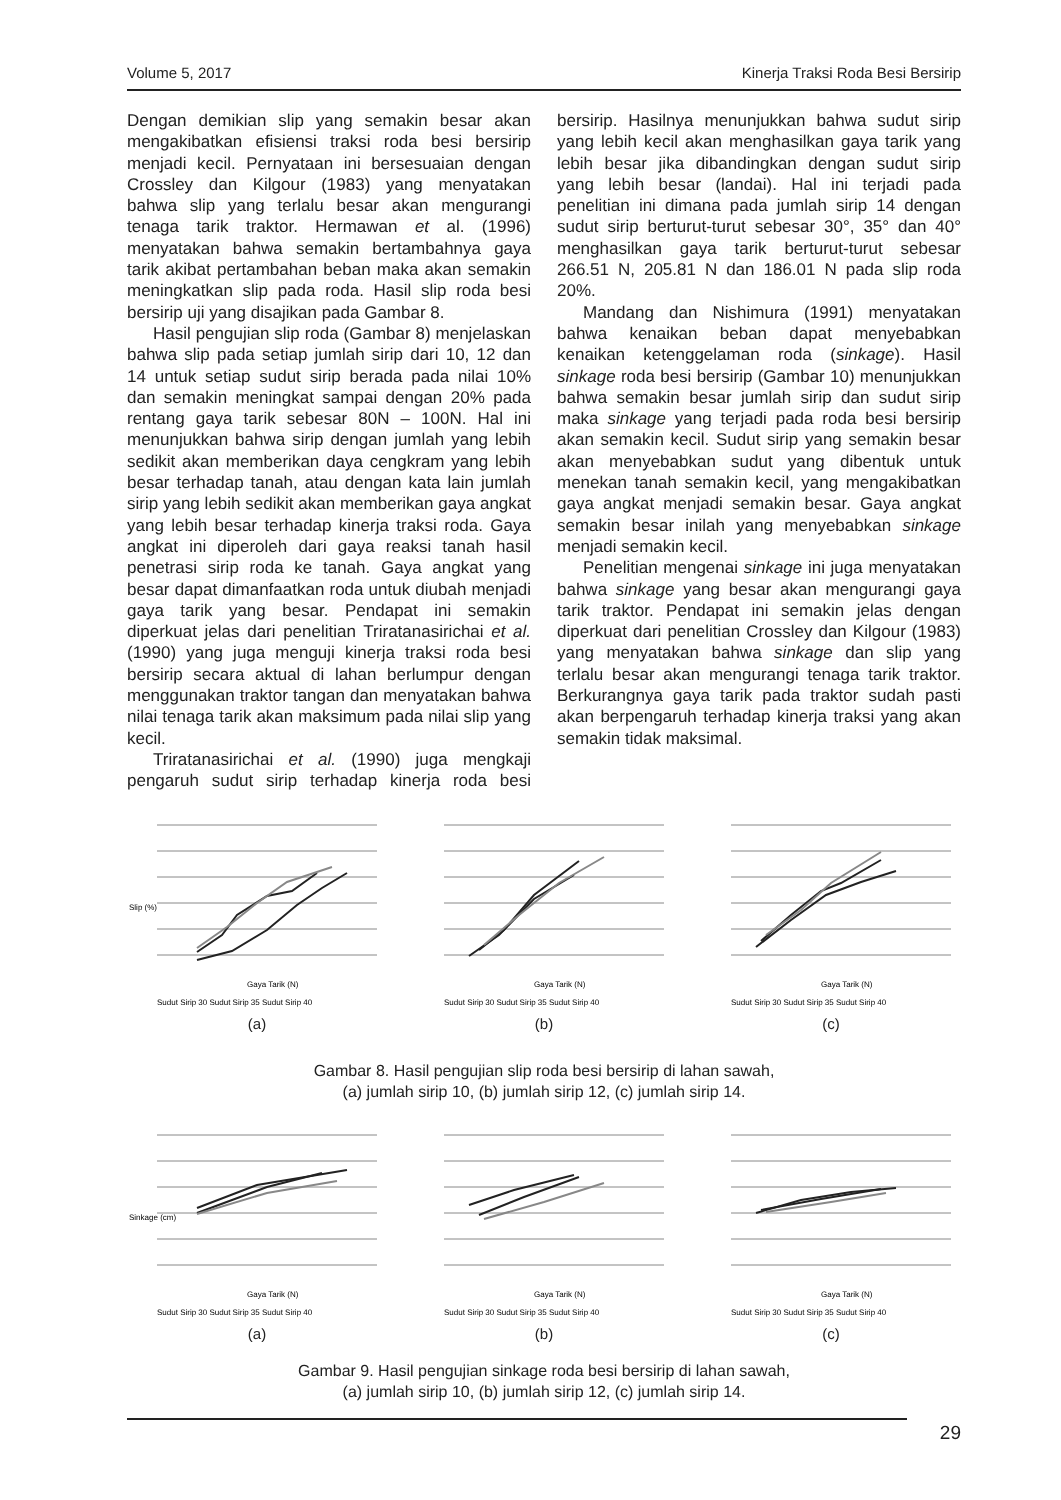Volume 5, 2017 Kinerja Traksi Roda Besi Bersirip
Dengan demikian slip yang semakin besar akan mengakibatkan efisiensi traksi roda besi bersirip menjadi kecil. Pernyataan ini bersesuaian dengan Crossley dan Kilgour (1983) yang menyatakan bahwa slip yang terlalu besar akan mengurangi tenaga tarik traktor. Hermawan et al. (1996) menyatakan bahwa semakin bertambahnya gaya tarik akibat pertambahan beban maka akan semakin meningkatkan slip pada roda. Hasil slip roda besi bersirip uji yang disajikan pada Gambar 8.
Hasil pengujian slip roda (Gambar 8) menjelaskan bahwa slip pada setiap jumlah sirip dari 10, 12 dan 14 untuk setiap sudut sirip berada pada nilai 10% dan semakin meningkat sampai dengan 20% pada rentang gaya tarik sebesar 80N – 100N. Hal ini menunjukkan bahwa sirip dengan jumlah yang lebih sedikit akan memberikan daya cengkram yang lebih besar terhadap tanah, atau dengan kata lain jumlah sirip yang lebih sedikit akan memberikan gaya angkat yang lebih besar terhadap kinerja traksi roda. Gaya angkat ini diperoleh dari gaya reaksi tanah hasil penetrasi sirip roda ke tanah. Gaya angkat yang besar dapat dimanfaatkan roda untuk diubah menjadi gaya tarik yang besar. Pendapat ini semakin diperkuat jelas dari penelitian Triratanasirichai et al. (1990) yang juga menguji kinerja traksi roda besi bersirip secara aktual di lahan berlumpur dengan menggunakan traktor tangan dan menyatakan bahwa nilai tenaga tarik akan maksimum pada nilai slip yang kecil.
Triratanasirichai et al. (1990) juga mengkaji pengaruh sudut sirip terhadap kinerja roda besi bersirip. Hasilnya menunjukkan bahwa sudut sirip yang lebih kecil akan menghasilkan gaya tarik yang lebih besar jika dibandingkan dengan sudut sirip yang lebih besar (landai). Hal ini terjadi pada penelitian ini dimana pada jumlah sirip 14 dengan sudut sirip berturut-turut sebesar 30°, 35° dan 40° menghasilkan gaya tarik berturut-turut sebesar 266.51 N, 205.81 N dan 186.01 N pada slip roda 20%.
Mandang dan Nishimura (1991) menyatakan bahwa kenaikan beban dapat menyebabkan kenaikan ketenggelaman roda (sinkage). Hasil sinkage roda besi bersirip (Gambar 10) menunjukkan bahwa semakin besar jumlah sirip dan sudut sirip maka sinkage yang terjadi pada roda besi bersirip akan semakin kecil. Sudut sirip yang semakin besar akan menyebabkan sudut yang dibentuk untuk menekan tanah semakin kecil, yang mengakibatkan gaya angkat menjadi semakin besar. Gaya angkat semakin besar inilah yang menyebabkan sinkage menjadi semakin kecil.
Penelitian mengenai sinkage ini juga menyatakan bahwa sinkage yang besar akan mengurangi gaya tarik traktor. Pendapat ini semakin jelas dengan diperkuat dari penelitian Crossley dan Kilgour (1983) yang menyatakan bahwa sinkage dan slip yang terlalu besar akan mengurangi tenaga tarik traktor. Berkurangnya gaya tarik pada traktor sudah pasti akan berpengaruh terhadap kinerja traksi yang akan semakin tidak maksimal.
Slip (%)
Gaya Tarik (N)
Sudut Sirip 30 Sudut Sirip 35 Sudut Sirip 40
(a)
Gaya Tarik (N)
Sudut Sirip 30 Sudut Sirip 35 Sudut Sirip 40
(b)
Gaya Tarik (N)
Sudut Sirip 30 Sudut Sirip 35 Sudut Sirip 40
(c)
Gambar 8. Hasil pengujian slip roda besi bersirip di lahan sawah,
(a) jumlah sirip 10, (b) jumlah sirip 12, (c) jumlah sirip 14.
Sinkage (cm)
Gaya Tarik (N)
Sudut Sirip 30 Sudut Sirip 35 Sudut Sirip 40
(a)
Gaya Tarik (N)
Sudut Sirip 30 Sudut Sirip 35 Sudut Sirip 40
(b)
Gaya Tarik (N)
Sudut Sirip 30 Sudut Sirip 35 Sudut Sirip 40
(c)
Gambar 9. Hasil pengujian sinkage roda besi bersirip di lahan sawah,
(a) jumlah sirip 10, (b) jumlah sirip 12, (c) jumlah sirip 14.
29